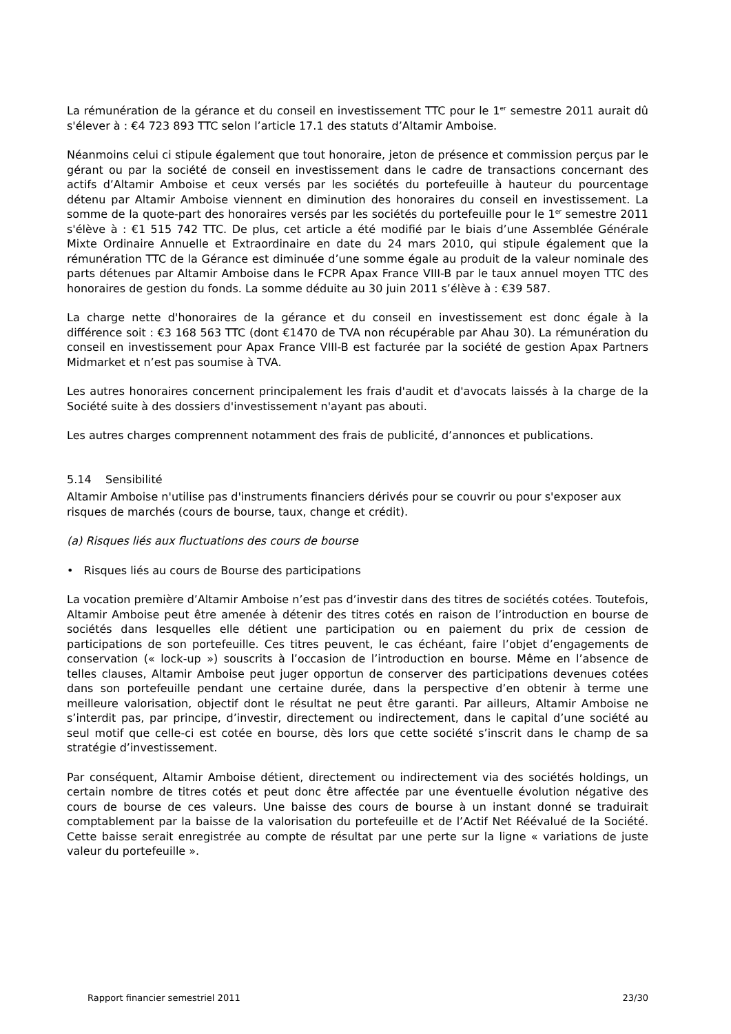La rémunération de la gérance et du conseil en investissement TTC pour le 1<sup>er</sup> semestre 2011 aurait dû s'élever à : €4 723 893 TTC selon l’article 17.1 des statuts d’Altamir Amboise.
Néanmoins celui ci stipule également que tout honoraire, jeton de présence et commission perçus par le gérant ou par la société de conseil en investissement dans le cadre de transactions concernant des actifs d’Altamir Amboise et ceux versés par les sociétés du portefeuille à hauteur du pourcentage détenu par Altamir Amboise viennent en diminution des honoraires du conseil en investissement. La somme de la quote-part des honoraires versés par les sociétés du portefeuille pour le 1<sup>er</sup> semestre 2011 s'élève à : €1 515 742 TTC. De plus, cet article a été modifié par le biais d’une Assemblée Générale Mixte Ordinaire Annuelle et Extraordinaire en date du 24 mars 2010, qui stipule également que la rémunération TTC de la Gérance est diminuée d’une somme égale au produit de la valeur nominale des parts détenues par Altamir Amboise dans le FCPR Apax France VIII-B par le taux annuel moyen TTC des honoraires de gestion du fonds. La somme déduite au 30 juin 2011 s’élève à : €39 587.
La charge nette d'honoraires de la gérance et du conseil en investissement est donc égale à la différence soit : €3 168 563 TTC (dont €1470 de TVA non récupérable par Ahau 30). La rémunération du conseil en investissement pour Apax France VIII-B est facturée par la société de gestion Apax Partners Midmarket et n’est pas soumise à TVA.
Les autres honoraires concernent principalement les frais d'audit et d'avocats laissés à la charge de la Société suite à des dossiers d'investissement n'ayant pas abouti.
Les autres charges comprennent notamment des frais de publicité, d’annonces et publications.
5.14 Sensibilité
Altamir Amboise n'utilise pas d'instruments financiers dérivés pour se couvrir ou pour s'exposer aux risques de marchés (cours de bourse, taux, change et crédit).
(a) Risques liés aux fluctuations des cours de bourse
• Risques liés au cours de Bourse des participations
La vocation première d’Altamir Amboise n’est pas d’investir dans des titres de sociétés cotées. Toutefois, Altamir Amboise peut être amenée à détenir des titres cotés en raison de l’introduction en bourse de sociétés dans lesquelles elle détient une participation ou en paiement du prix de cession de participations de son portefeuille. Ces titres peuvent, le cas échéant, faire l’objet d’engagements de conservation (« lock-up ») souscrits à l’occasion de l’introduction en bourse. Même en l’absence de telles clauses, Altamir Amboise peut juger opportun de conserver des participations devenues cotées dans son portefeuille pendant une certaine durée, dans la perspective d’en obtenir à terme une meilleure valorisation, objectif dont le résultat ne peut être garanti. Par ailleurs, Altamir Amboise ne s’interdit pas, par principe, d’investir, directement ou indirectement, dans le capital d’une société au seul motif que celle-ci est cotée en bourse, dès lors que cette société s’inscrit dans le champ de sa stratégie d’investissement.
Par conséquent, Altamir Amboise détient, directement ou indirectement via des sociétés holdings, un certain nombre de titres cotés et peut donc être affectée par une éventuelle évolution négative des cours de bourse de ces valeurs. Une baisse des cours de bourse à un instant donné se traduirait comptablement par la baisse de la valorisation du portefeuille et de l’Actif Net Réévalué de la Société. Cette baisse serait enregistrée au compte de résultat par une perte sur la ligne « variations de juste valeur du portefeuille ».
Rapport financier semestriel 2011 23/30